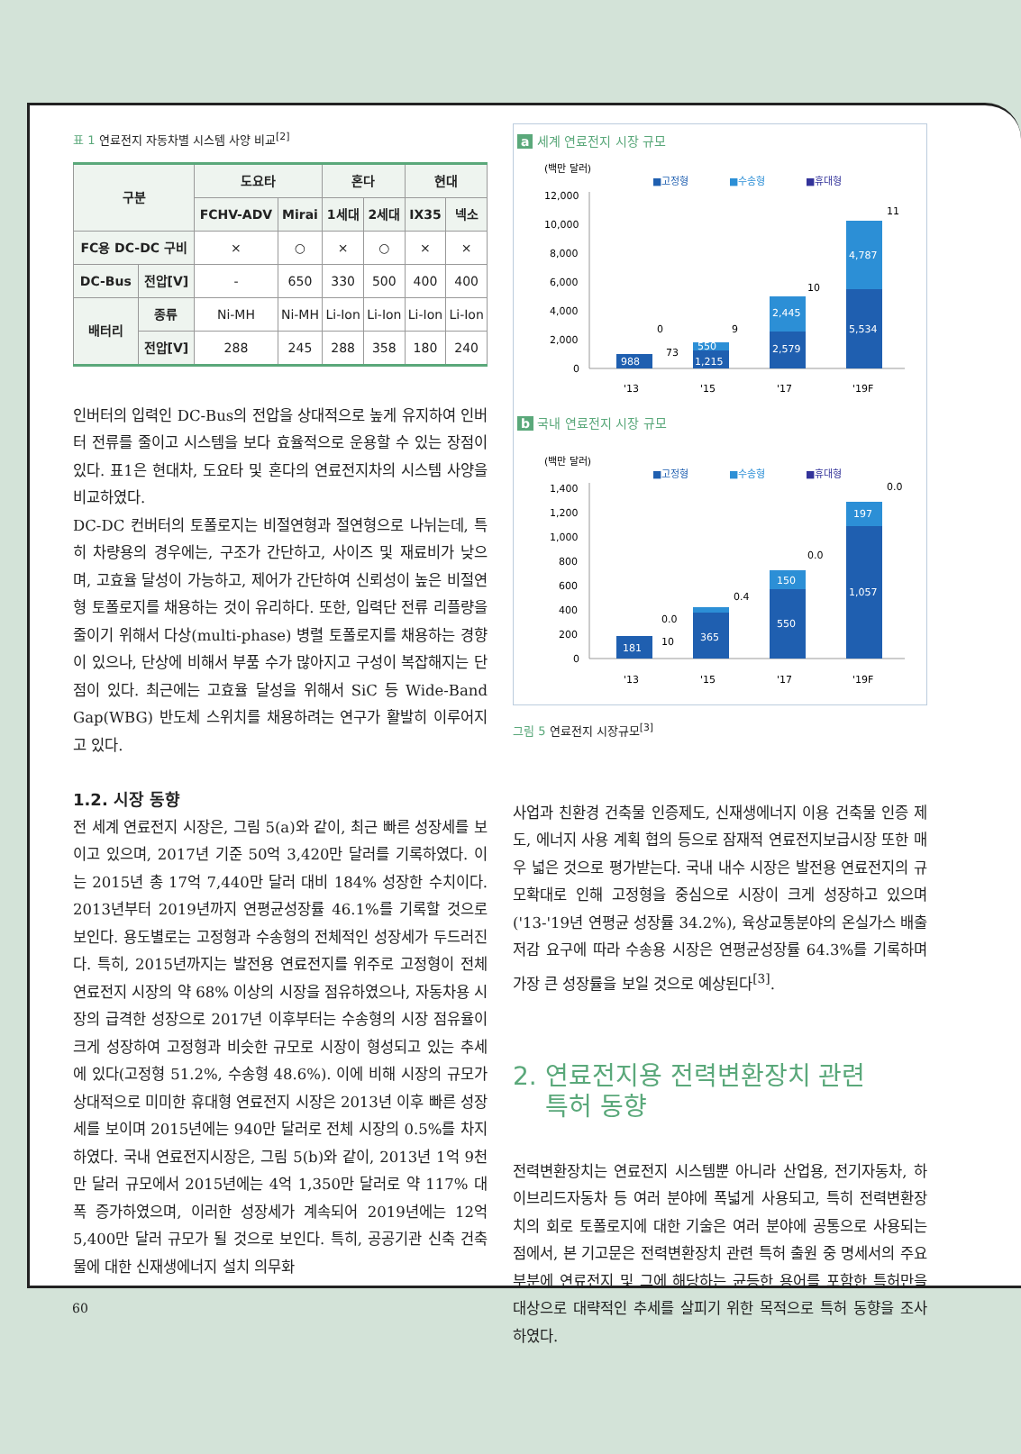표 1 연료전지 자동차별 시스템 사양 비교<sup>[2]</sup>
| 구분 | | 도요타 | | 혼다 | | 현대 | |
| --- | --- | --- | --- | --- | --- | --- | --- |
| | | FCHV-ADV | Mirai | 1세대 | 2세대 | IX35 | 넥소 |
| FC용 DC-DC 구비 | | × | ○ | × | ○ | × | × |
| DC-Bus | 전압[V] | - | 650 | 330 | 500 | 400 | 400 |
| 배터리 | 종류 | Ni-MH | Ni-MH | Li-Ion | Li-Ion | Li-Ion | Li-Ion |
| | 전압[V] | 288 | 245 | 288 | 358 | 180 | 240 |
인버터의 입력인 DC-Bus의 전압을 상대적으로 높게 유지하여 인버터 전류를 줄이고 시스템을 보다 효율적으로 운용할 수 있는 장점이 있다. 표1은 현대차, 도요타 및 혼다의 연료전지차의 시스템 사양을 비교하였다.
DC-DC 컨버터의 토폴로지는 비절연형과 절연형으로 나뉘는데, 특히 차량용의 경우에는, 구조가 간단하고, 사이즈 및 재료비가 낮으며, 고효율 달성이 가능하고, 제어가 간단하여 신뢰성이 높은 비절연형 토폴로지를 채용하는 것이 유리하다. 또한, 입력단 전류 리플량을 줄이기 위해서 다상(multi-phase) 병렬 토폴로지를 채용하는 경향이 있으나, 단상에 비해서 부품 수가 많아지고 구성이 복잡해지는 단점이 있다. 최근에는 고효율 달성을 위해서 SiC 등 Wide-Band Gap(WBG) 반도체 스위치를 채용하려는 연구가 활발히 이루어지고 있다.
1.2. 시장 동향
전 세계 연료전지 시장은, 그림 5(a)와 같이, 최근 빠른 성장세를 보이고 있으며, 2017년 기준 50억 3,420만 달러를 기록하였다. 이는 2015년 총 17억 7,440만 달러 대비 184% 성장한 수치이다. 2013년부터 2019년까지 연평균성장률 46.1%를 기록할 것으로 보인다. 용도별로는 고정형과 수송형의 전체적인 성장세가 두드러진다. 특히, 2015년까지는 발전용 연료전지를 위주로 고정형이 전체 연료전지 시장의 약 68% 이상의 시장을 점유하였으나, 자동차용 시장의 급격한 성장으로 2017년 이후부터는 수송형의 시장 점유율이 크게 성장하여 고정형과 비슷한 규모로 시장이 형성되고 있는 추세에 있다(고정형 51.2%, 수송형 48.6%). 이에 비해 시장의 규모가 상대적으로 미미한 휴대형 연료전지 시장은 2013년 이후 빠른 성장세를 보이며 2015년에는 940만 달러로 전체 시장의 0.5%를 차지하였다. 국내 연료전지시장은, 그림 5(b)와 같이, 2013년 1억 9천만 달러 규모에서 2015년에는 4억 1,350만 달러로 약 117% 대폭 증가하였으며, 이러한 성장세가 계속되어 2019년에는 12억 5,400만 달러 규모가 될 것으로 보인다. 특히, 공공기관 신축 건축물에 대한 신재생에너지 설치 의무화
a 세계 연료전지 시장 규모
(백만 달러)
■고정형
■수송형
■휴대형
12,000
10,000
8,000
6,000
4,000
2,000
0
988
1,215
550
2,579
2,445
5,534
4,787
0
73
9
10
11
'13
'15
'17
'19F
b 국내 연료전지 시장 규모
(백만 달러)
■고정형
■수송형
■휴대형
1,400
1,200
1,000
800
600
400
200
0
181
365
550
150
1,057
197
0.0
10
0.4
0.0
0.0
'13
'15
'17
'19F
그림 5 연료전지 시장규모<sup>[3]</sup>
사업과 친환경 건축물 인증제도, 신재생에너지 이용 건축물 인증 제도, 에너지 사용 계획 협의 등으로 잠재적 연료전지보급시장 또한 매우 넓은 것으로 평가받는다. 국내 내수 시장은 발전용 연료전지의 규모확대로 인해 고정형을 중심으로 시장이 크게 성장하고 있으며('13-'19년 연평균 성장률 34.2%), 육상교통분야의 온실가스 배출 저감 요구에 따라 수송용 시장은 연평균성장률 64.3%를 기록하며 가장 큰 성장률을 보일 것으로 예상된다<sup>[3]</sup>.
2. 연료전지용 전력변환장치 관련
특허 동향
전력변환장치는 연료전지 시스템뿐 아니라 산업용, 전기자동차, 하이브리드자동차 등 여러 분야에 폭넓게 사용되고, 특히 전력변환장치의 회로 토폴로지에 대한 기술은 여러 분야에 공통으로 사용되는 점에서, 본 기고문은 전력변환장치 관련 특허 출원 중 명세서의 주요 부분에 연료전지 및 그에 해당하는 균등한 용어를 포함한 특허만을 대상으로 대략적인 추세를 살피기 위한 목적으로 특허 동향을 조사하였다.
60